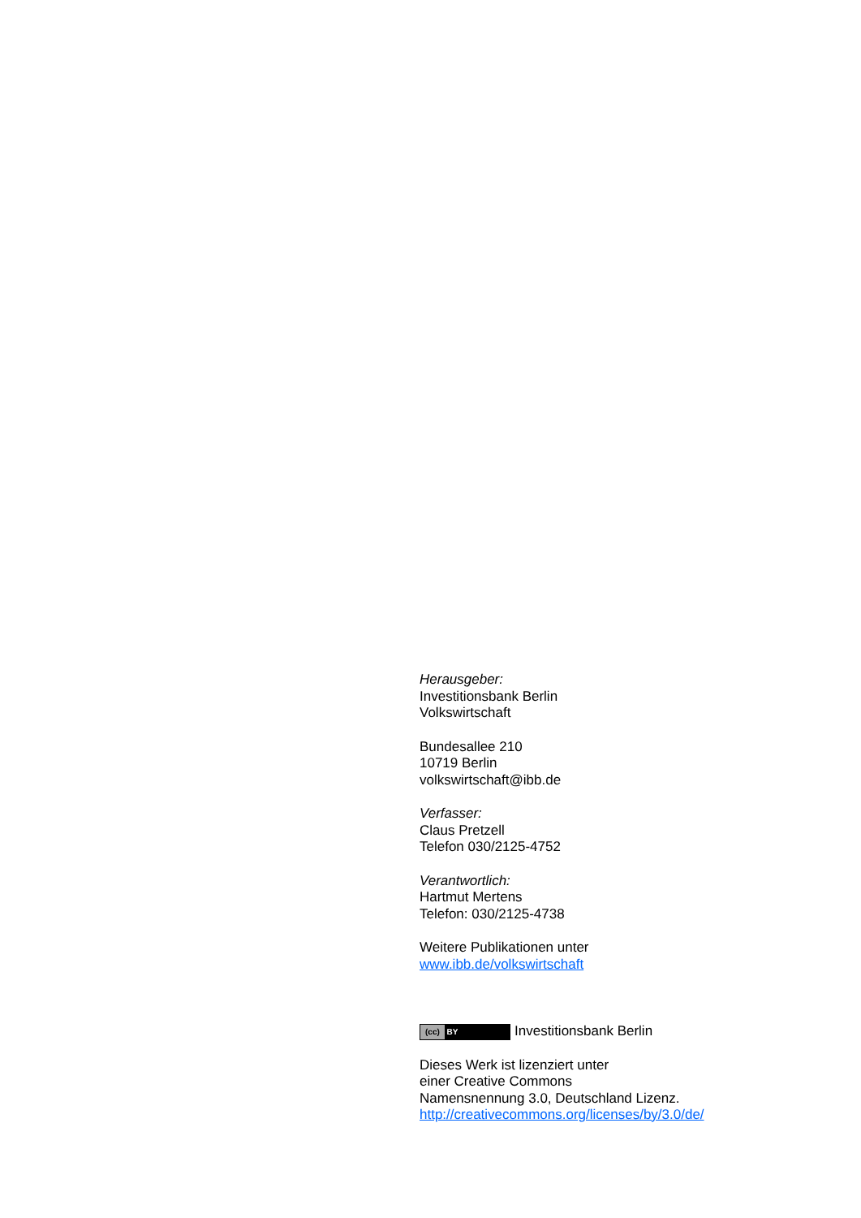Herausgeber:
Investitionsbank Berlin
Volkswirtschaft
Bundesallee 210
10719 Berlin
volkswirtschaft@ibb.de
Verfasser:
Claus Pretzell
Telefon 030/2125-4752
Verantwortlich:
Hartmut Mertens
Telefon: 030/2125-4738
Weitere Publikationen unter
www.ibb.de/volkswirtschaft
(cc) BY Investitionsbank Berlin
Dieses Werk ist lizenziert unter
einer Creative Commons
Namensnennung 3.0, Deutschland Lizenz.
http://creativecommons.org/licenses/by/3.0/de/